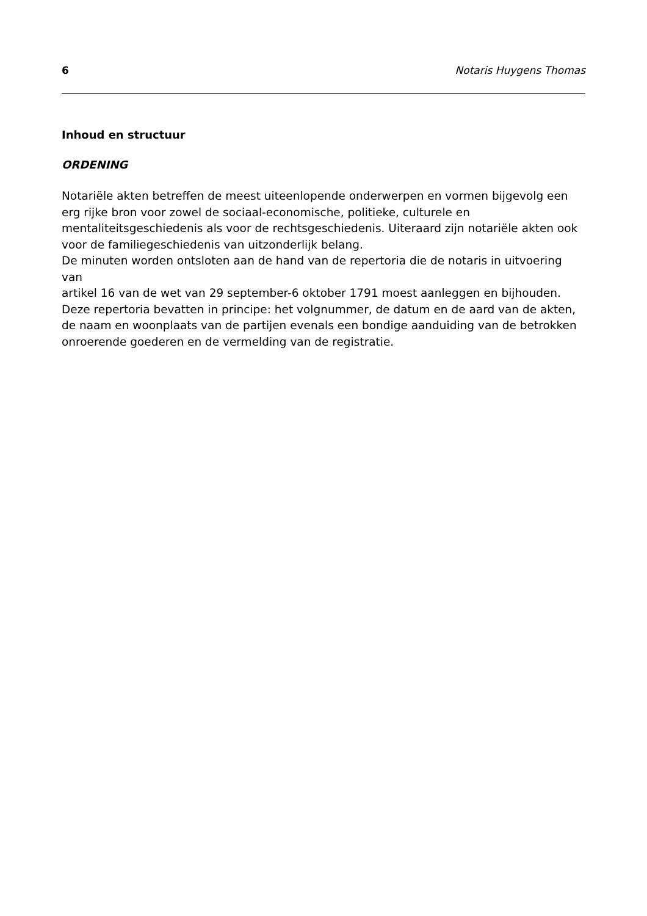6 Notaris Huygens Thomas
Inhoud en structuur
ORDENING
Notariële akten betreffen de meest uiteenlopende onderwerpen en vormen bijgevolg een erg rijke bron voor zowel de sociaal-economische, politieke, culturele en mentaliteitsgeschiedenis als voor de rechtsgeschiedenis. Uiteraard zijn notariële akten ook voor de familiegeschiedenis van uitzonderlijk belang.
De minuten worden ontsloten aan de hand van de repertoria die de notaris in uitvoering van
artikel 16 van de wet van 29 september-6 oktober 1791 moest aanleggen en bijhouden. Deze repertoria bevatten in principe: het volgnummer, de datum en de aard van de akten, de naam en woonplaats van de partijen evenals een bondige aanduiding van de betrokken onroerende goederen en de vermelding van de registratie.